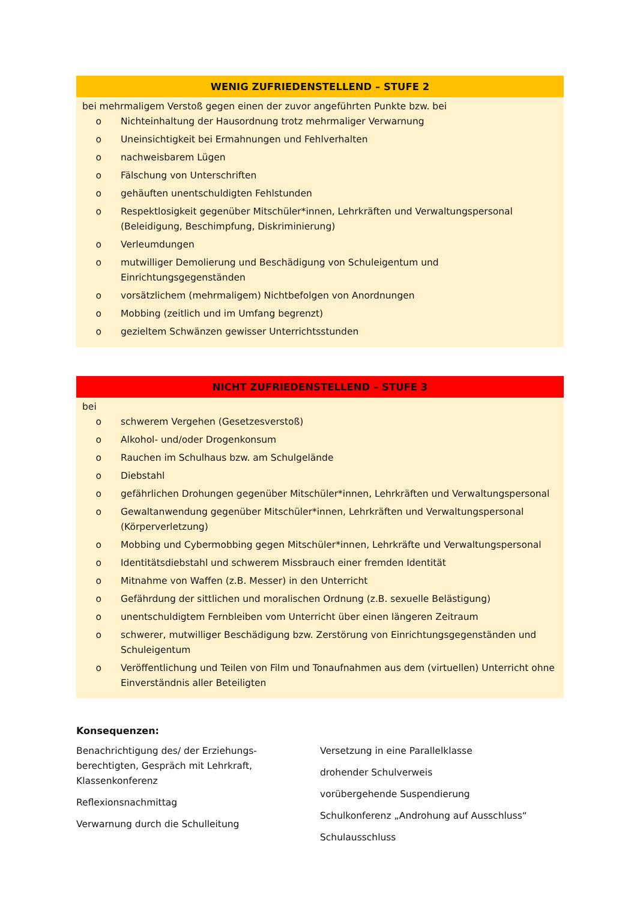WENIG ZUFRIEDENSTELLEND – STUFE 2
bei mehrmaligem Verstoß gegen einen der zuvor angeführten Punkte bzw. bei
o Nichteinhaltung der Hausordnung trotz mehrmaliger Verwarnung
o Uneinsichtigkeit bei Ermahnungen und Fehlverhalten
o nachweisbarem Lügen
o Fälschung von Unterschriften
o gehäuften unentschuldigten Fehlstunden
o Respektlosigkeit gegenüber Mitschüler*innen, Lehrkräften und Verwaltungspersonal (Beleidigung, Beschimpfung, Diskriminierung)
o Verleumdungen
o mutwilliger Demolierung und Beschädigung von Schuleigentum und
Einrichtungsgegenständen
o vorsätzlichem (mehrmaligem) Nichtbefolgen von Anordnungen
o Mobbing (zeitlich und im Umfang begrenzt)
o gezieltem Schwänzen gewisser Unterrichtsstunden
NICHT ZUFRIEDENSTELLEND – STUFE 3
bei
o schwerem Vergehen (Gesetzesverstoß)
o Alkohol- und/oder Drogenkonsum
o Rauchen im Schulhaus bzw. am Schulgelände
o Diebstahl
o gefährlichen Drohungen gegenüber Mitschüler*innen, Lehrkräften und Verwaltungspersonal
o Gewaltanwendung gegenüber Mitschüler*innen, Lehrkräften und Verwaltungspersonal (Körperverletzung)
o Mobbing und Cybermobbing gegen Mitschüler*innen, Lehrkräfte und Verwaltungspersonal
o Identitätsdiebstahl und schwerem Missbrauch einer fremden Identität
o Mitnahme von Waffen (z.B. Messer) in den Unterricht
o Gefährdung der sittlichen und moralischen Ordnung (z.B. sexuelle Belästigung)
o unentschuldigtem Fernbleiben vom Unterricht über einen längeren Zeitraum
o schwerer, mutwilliger Beschädigung bzw. Zerstörung von Einrichtungsgegenständen und Schuleigentum
o Veröffentlichung und Teilen von Film und Tonaufnahmen aus dem (virtuellen) Unterricht ohne Einverständnis aller Beteiligten
Konsequenzen:
Benachrichtigung des/ der Erziehungs-
berechtigten, Gespräch mit Lehrkraft,
Klassenkonferenz
Reflexionsnachmittag
Verwarnung durch die Schulleitung
Versetzung in eine Parallelklasse
drohender Schulverweis
vorübergehende Suspendierung
Schulkonferenz „Androhung auf Ausschluss“
Schulausschluss